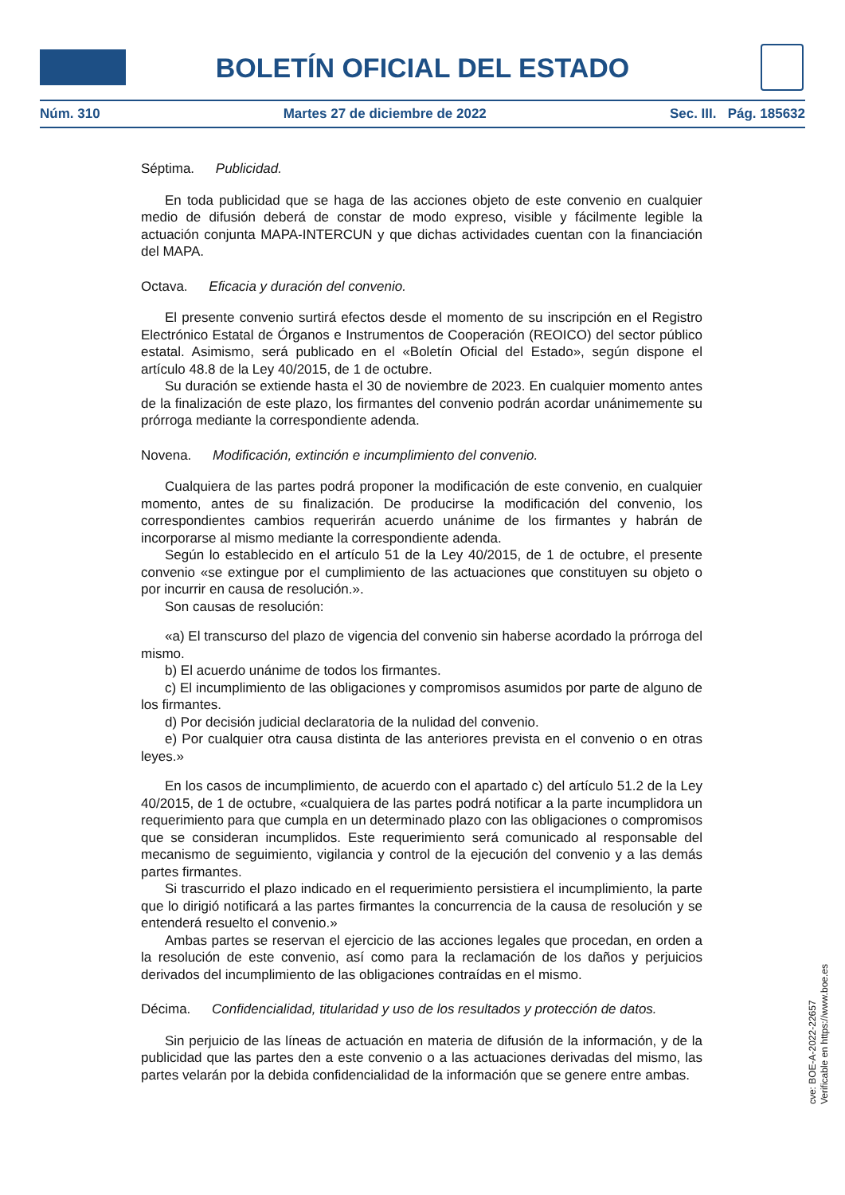BOLETÍN OFICIAL DEL ESTADO
Núm. 310 Martes 27 de diciembre de 2022 Sec. III. Pág. 185632
Séptima. Publicidad.
En toda publicidad que se haga de las acciones objeto de este convenio en cualquier medio de difusión deberá de constar de modo expreso, visible y fácilmente legible la actuación conjunta MAPA-INTERCUN y que dichas actividades cuentan con la financiación del MAPA.
Octava. Eficacia y duración del convenio.
El presente convenio surtirá efectos desde el momento de su inscripción en el Registro Electrónico Estatal de Órganos e Instrumentos de Cooperación (REOICO) del sector público estatal. Asimismo, será publicado en el «Boletín Oficial del Estado», según dispone el artículo 48.8 de la Ley 40/2015, de 1 de octubre.
Su duración se extiende hasta el 30 de noviembre de 2023. En cualquier momento antes de la finalización de este plazo, los firmantes del convenio podrán acordar unánimemente su prórroga mediante la correspondiente adenda.
Novena. Modificación, extinción e incumplimiento del convenio.
Cualquiera de las partes podrá proponer la modificación de este convenio, en cualquier momento, antes de su finalización. De producirse la modificación del convenio, los correspondientes cambios requerirán acuerdo unánime de los firmantes y habrán de incorporarse al mismo mediante la correspondiente adenda.
Según lo establecido en el artículo 51 de la Ley 40/2015, de 1 de octubre, el presente convenio «se extingue por el cumplimiento de las actuaciones que constituyen su objeto o por incurrir en causa de resolución.».
Son causas de resolución:
«a) El transcurso del plazo de vigencia del convenio sin haberse acordado la prórroga del mismo.
b) El acuerdo unánime de todos los firmantes.
c) El incumplimiento de las obligaciones y compromisos asumidos por parte de alguno de los firmantes.
d) Por decisión judicial declaratoria de la nulidad del convenio.
e) Por cualquier otra causa distinta de las anteriores prevista en el convenio o en otras leyes.»
En los casos de incumplimiento, de acuerdo con el apartado c) del artículo 51.2 de la Ley 40/2015, de 1 de octubre, «cualquiera de las partes podrá notificar a la parte incumplidora un requerimiento para que cumpla en un determinado plazo con las obligaciones o compromisos que se consideran incumplidos. Este requerimiento será comunicado al responsable del mecanismo de seguimiento, vigilancia y control de la ejecución del convenio y a las demás partes firmantes.
Si trascurrido el plazo indicado en el requerimiento persistiera el incumplimiento, la parte que lo dirigió notificará a las partes firmantes la concurrencia de la causa de resolución y se entenderá resuelto el convenio.»
Ambas partes se reservan el ejercicio de las acciones legales que procedan, en orden a la resolución de este convenio, así como para la reclamación de los daños y perjuicios derivados del incumplimiento de las obligaciones contraídas en el mismo.
Décima. Confidencialidad, titularidad y uso de los resultados y protección de datos.
Sin perjuicio de las líneas de actuación en materia de difusión de la información, y de la publicidad que las partes den a este convenio o a las actuaciones derivadas del mismo, las partes velarán por la debida confidencialidad de la información que se genere entre ambas.
cve: BOE-A-2022-22657
Verificable en https://www.boe.es